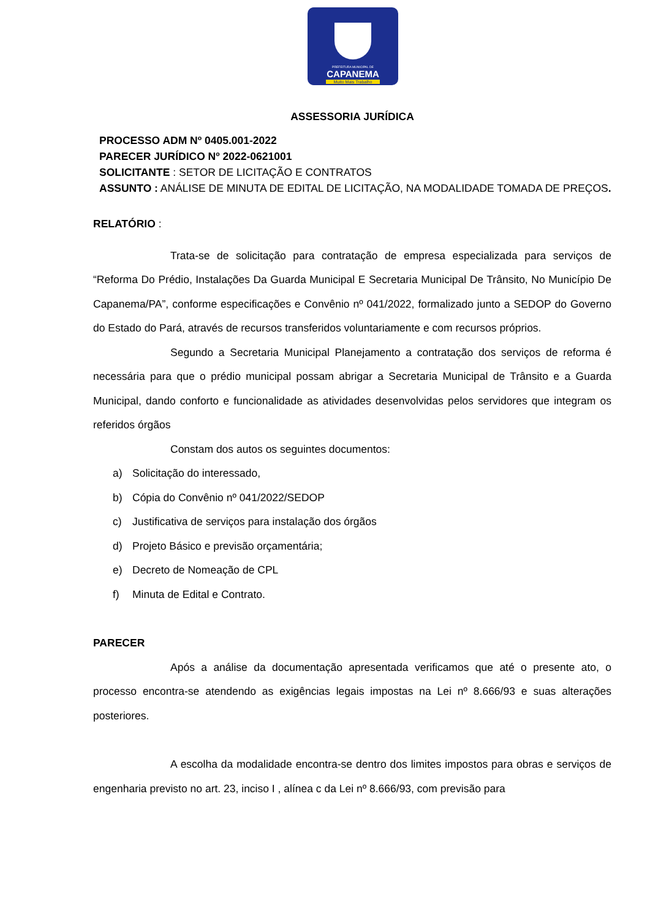PREFEITURA MUNICIPAL DE
CAPANEMA
Muito Mais Trabalho
ASSESSORIA JURÍDICA
PROCESSO ADM Nº 0405.001-2022
PARECER JURÍDICO Nº 2022-0621001
SOLICITANTE : SETOR DE LICITAÇÃO E CONTRATOS
ASSUNTO : ANÁLISE DE MINUTA DE EDITAL DE LICITAÇÃO, NA MODALIDADE TOMADA DE PREÇOS.
RELATÓRIO :
Trata-se de solicitação para contratação de empresa especializada para serviços de “Reforma Do Prédio, Instalações Da Guarda Municipal E Secretaria Municipal De Trânsito, No Município De Capanema/PA”, conforme especificações e Convênio nº 041/2022, formalizado junto a SEDOP do Governo do Estado do Pará, através de recursos transferidos voluntariamente e com recursos próprios.
Segundo a Secretaria Municipal Planejamento a contratação dos serviços de reforma é necessária para que o prédio municipal possam abrigar a Secretaria Municipal de Trânsito e a Guarda Municipal, dando conforto e funcionalidade as atividades desenvolvidas pelos servidores que integram os referidos órgãos
Constam dos autos os seguintes documentos:
a) Solicitação do interessado,
b) Cópia do Convênio nº 041/2022/SEDOP
c) Justificativa de serviços para instalação dos órgãos
d) Projeto Básico e previsão orçamentária;
e) Decreto de Nomeação de CPL
f) Minuta de Edital e Contrato.
PARECER
Após a análise da documentação apresentada verificamos que até o presente ato, o processo encontra-se atendendo as exigências legais impostas na Lei nº 8.666/93 e suas alterações posteriores.
A escolha da modalidade encontra-se dentro dos limites impostos para obras e serviços de engenharia previsto no art. 23, inciso I , alínea c da Lei nº 8.666/93, com previsão para